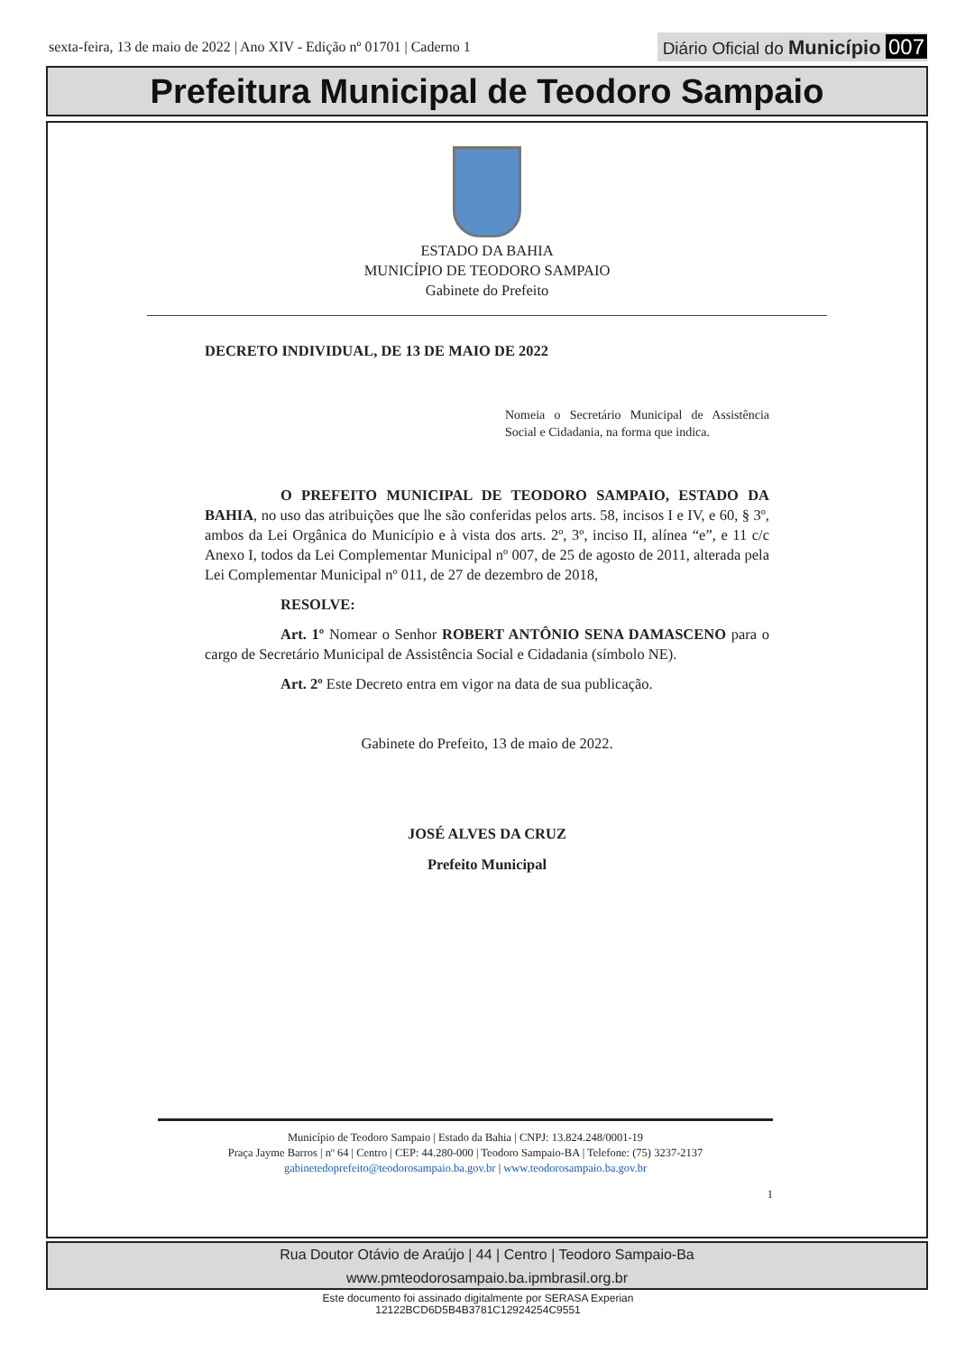sexta-feira, 13 de maio de 2022 | Ano XIV - Edição nº 01701 | Caderno 1
Diário Oficial do Município 007
Prefeitura Municipal de Teodoro Sampaio
ESTADO DA BAHIA
MUNICÍPIO DE TEODORO SAMPAIO
Gabinete do Prefeito
DECRETO INDIVIDUAL, DE 13 DE MAIO DE 2022
Nomeia o Secretário Municipal de Assistência Social e Cidadania, na forma que indica.
O PREFEITO MUNICIPAL DE TEODORO SAMPAIO, ESTADO DA BAHIA, no uso das atribuições que lhe são conferidas pelos arts. 58, incisos I e IV, e 60, § 3º, ambos da Lei Orgânica do Município e à vista dos arts. 2º, 3º, inciso II, alínea “e”, e 11 c/c Anexo I, todos da Lei Complementar Municipal nº 007, de 25 de agosto de 2011, alterada pela Lei Complementar Municipal nº 011, de 27 de dezembro de 2018,
RESOLVE:
Art. 1º Nomear o Senhor ROBERT ANTÔNIO SENA DAMASCENO para o cargo de Secretário Municipal de Assistência Social e Cidadania (símbolo NE).
Art. 2º Este Decreto entra em vigor na data de sua publicação.
Gabinete do Prefeito, 13 de maio de 2022.
JOSÉ ALVES DA CRUZ
Prefeito Municipal
Município de Teodoro Sampaio | Estado da Bahia | CNPJ: 13.824.248/0001-19
Praça Jayme Barros | nº 64 | Centro | CEP: 44.280-000 | Teodoro Sampaio-BA | Telefone: (75) 3237-2137
gabinetedoprefeito@teodorosampaio.ba.gov.br | www.teodorosampaio.ba.gov.br
1
Rua Doutor Otávio de Araújo | 44 | Centro | Teodoro Sampaio-Ba
www.pmteodorosampaio.ba.ipmbrasil.org.br
Este documento foi assinado digitalmente por SERASA Experian
12122BCD6D5B4B3781C12924254C9551